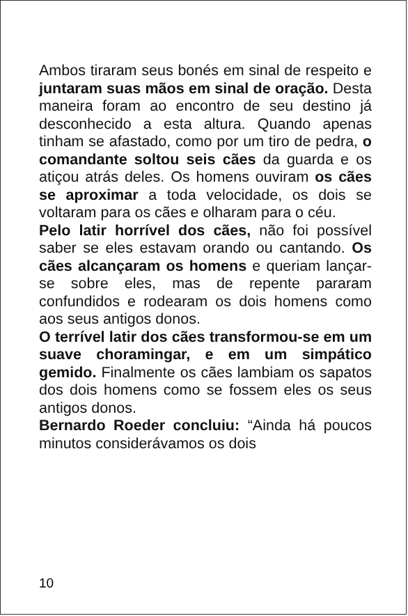Ambos tiraram seus bonés em sinal de respeito e juntaram suas mãos em sinal de oração. Desta maneira foram ao encontro de seu destino já desconhecido a esta altura. Quando apenas tinham se afastado, como por um tiro de pedra, o comandante soltou seis cães da guarda e os atiçou atrás deles. Os homens ouviram os cães se aproximar a toda velocidade, os dois se voltaram para os cães e olharam para o céu.
Pelo latir horrível dos cães, não foi possível saber se eles estavam orando ou cantando. Os cães alcançaram os homens e queriam lançar-se sobre eles, mas de repente pararam confundidos e rodearam os dois homens como aos seus antigos donos.
O terrível latir dos cães transformou-se em um suave choramingar, e em um simpático gemido. Finalmente os cães lambiam os sapatos dos dois homens como se fossem eles os seus antigos donos.
Bernardo Roeder concluiu: “Ainda há poucos minutos considerávamos os dois
10